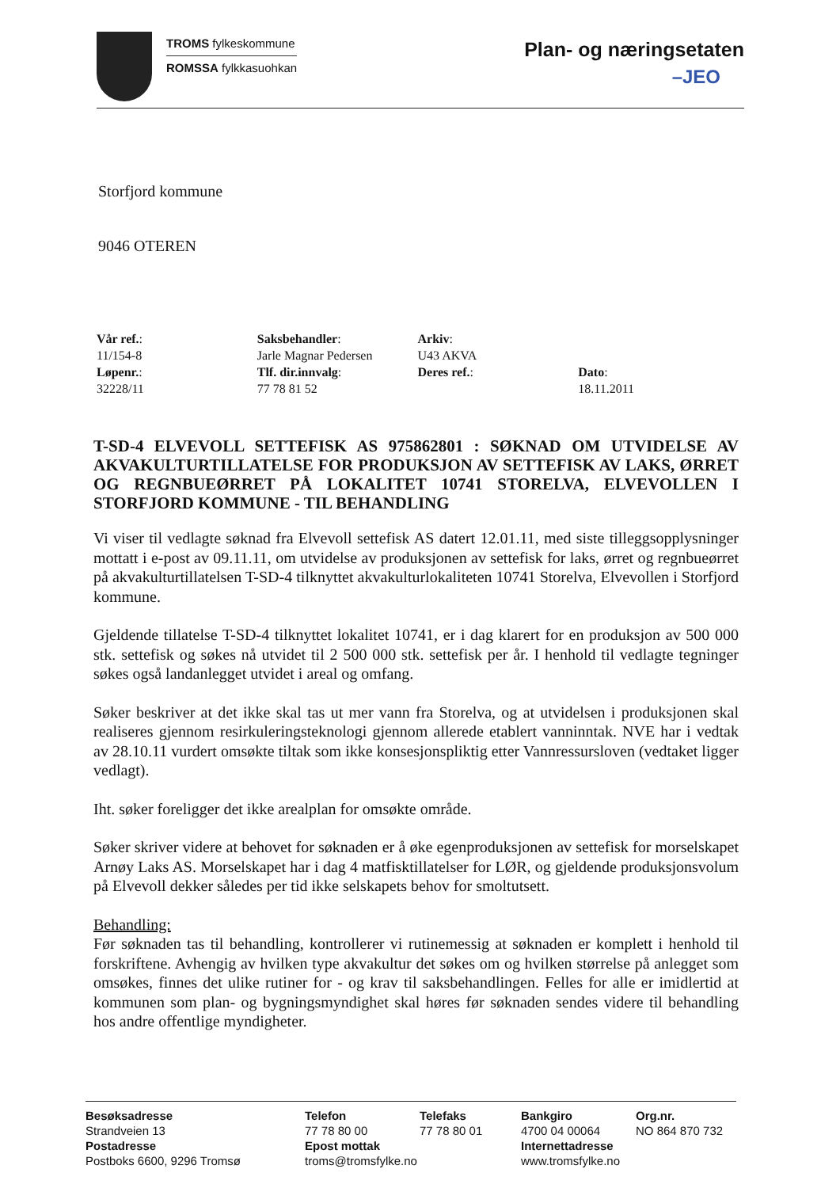TROMS fylkeskommune
ROMSSA fylkkasuohkan
Plan- og næringsetaten
–JEO
Storfjord kommune
9046 OTEREN
Vår ref.:
11/154-8
Løpenr.:
32228/11
Saksbehandler:
Jarle Magnar Pedersen
Tlf. dir.innvalg:
77 78 81 52
Arkiv:
U43 AKVA
Deres ref.:
Dato:
18.11.2011
T-SD-4 ELVEVOLL SETTEFISK AS 975862801 : SØKNAD OM UTVIDELSE AV AKVAKULTURTILLATELSE FOR PRODUKSJON AV SETTEFISK AV LAKS, ØRRET OG REGNBUEØRRET PÅ LOKALITET 10741 STORELVA, ELVEVOLLEN I STORFJORD KOMMUNE - TIL BEHANDLING
Vi viser til vedlagte søknad fra Elvevoll settefisk AS datert 12.01.11, med siste tilleggsopplysninger mottatt i e-post av 09.11.11, om utvidelse av produksjonen av settefisk for laks, ørret og regnbueørret på akvakulturtillatelsen T-SD-4 tilknyttet akvakulturlokaliteten 10741 Storelva, Elvevollen i Storfjord kommune.
Gjeldende tillatelse T-SD-4 tilknyttet lokalitet 10741, er i dag klarert for en produksjon av 500 000 stk. settefisk og søkes nå utvidet til 2 500 000 stk. settefisk per år. I henhold til vedlagte tegninger søkes også landanlegget utvidet i areal og omfang.
Søker beskriver at det ikke skal tas ut mer vann fra Storelva, og at utvidelsen i produksjonen skal realiseres gjennom resirkuleringsteknologi gjennom allerede etablert vanninntak. NVE har i vedtak av 28.10.11 vurdert omsøkte tiltak som ikke konsesjonspliktig etter Vannressursloven (vedtaket ligger vedlagt).
Iht. søker foreligger det ikke arealplan for omsøkte område.
Søker skriver videre at behovet for søknaden er å øke egenproduksjonen av settefisk for morselskapet Arnøy Laks AS. Morselskapet har i dag 4 matfisktillatelser for LØR, og gjeldende produksjonsvolum på Elvevoll dekker således per tid ikke selskapets behov for smoltutsett.
Behandling:
Før søknaden tas til behandling, kontrollerer vi rutinemessig at søknaden er komplett i henhold til forskriftene. Avhengig av hvilken type akvakultur det søkes om og hvilken størrelse på anlegget som omsøkes, finnes det ulike rutiner for - og krav til saksbehandlingen. Felles for alle er imidlertid at kommunen som plan- og bygningsmyndighet skal høres før søknaden sendes videre til behandling hos andre offentlige myndigheter.
Besøksadresse
Strandveien 13
Postadresse
Postboks 6600, 9296 Tromsø
Telefon
77 78 80 00
Epost mottak
troms@tromsfylke.no
Telefaks
77 78 80 01
Bankgiro
4700 04 00064
Internettadresse
www.tromsfylke.no
Org.nr.
NO 864 870 732